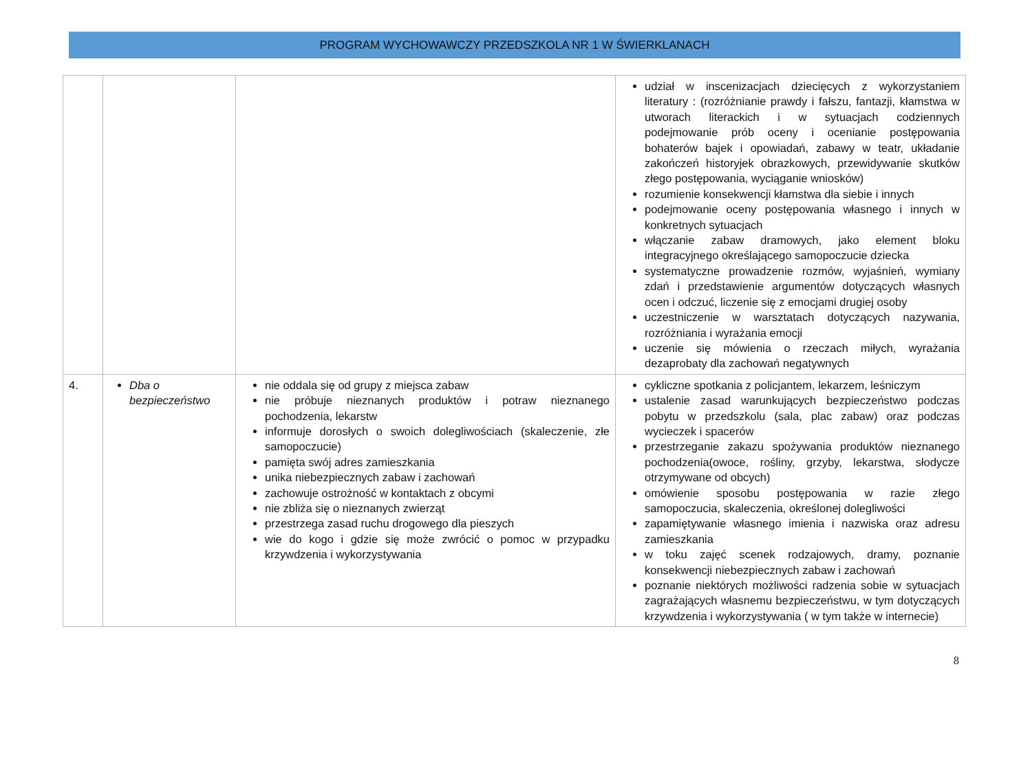PROGRAM WYCHOWAWCZY PRZEDSZKOLA NR 1 W ŚWIERKLANACH
| | | | udział w inscenizacjach dziecięcych z wykorzystaniem literatury : (rozróżnianie prawdy i fałszu, fantazji, kłamstwa w utworach literackich i w sytuacjach codziennych podejmowanie prób oceny i ocenianie postępowania bohaterów bajek i opowiadań, zabawy w teatr, układanie zakończeń historyjek obrazkowych, przewidywanie skutków złego postępowania, wyciąganie wniosków) rozumienie konsekwencji kłamstwa dla siebie i innych podejmowanie oceny postępowania własnego i innych w konkretnych sytuacjach włączanie zabaw dramowych, jako element bloku integracyjnego określającego samopoczucie dziecka systematyczne prowadzenie rozmów, wyjaśnień, wymiany zdań i przedstawienie argumentów dotyczących własnych ocen i odczuć, liczenie się z emocjami drugiej osoby uczestniczenie w warsztatach dotyczących nazywania, rozróżniania i wyrażania emocji uczenie się mówienia o rzeczach miłych, wyrażania dezaprobaty dla zachowań negatywnych |
| 4. | Dba o bezpieczeństwo | nie oddala się od grupy z miejsca zabaw nie próbuje nieznanych produktów i potraw nieznanego pochodzenia, lekarstw informuje dorosłych o swoich dolegliwościach (skaleczenie, złe samopoczucie) pamięta swój adres zamieszkania unika niebezpiecznych zabaw i zachowań zachowuje ostrożność w kontaktach z obcymi nie zbliża się o nieznanych zwierząt przestrzega zasad ruchu drogowego dla pieszych wie do kogo i gdzie się może zwrócić o pomoc w przypadku krzywdzenia i wykorzystywania | cykliczne spotkania z policjantem, lekarzem, leśniczym ustalenie zasad warunkujących bezpieczeństwo podczas pobytu w przedszkolu (sala, plac zabaw) oraz podczas wycieczek i spacerów przestrzeganie zakazu spożywania produktów nieznanego pochodzenia(owoce, rośliny, grzyby, lekarstwa, słodycze otrzymywane od obcych) omówienie sposobu postępowania w razie złego samopoczucia, skaleczenia, określonej dolegliwości zapamiętywanie własnego imienia i nazwiska oraz adresu zamieszkania w toku zajęć scenek rodzajowych, dramy, poznanie konsekwencji niebezpiecznych zabaw i zachowań poznanie niektórych możliwości radzenia sobie w sytuacjach zagrażających własnemu bezpieczeństwu, w tym dotyczących krzywdzenia i wykorzystywania ( w tym także w internecie) |
8